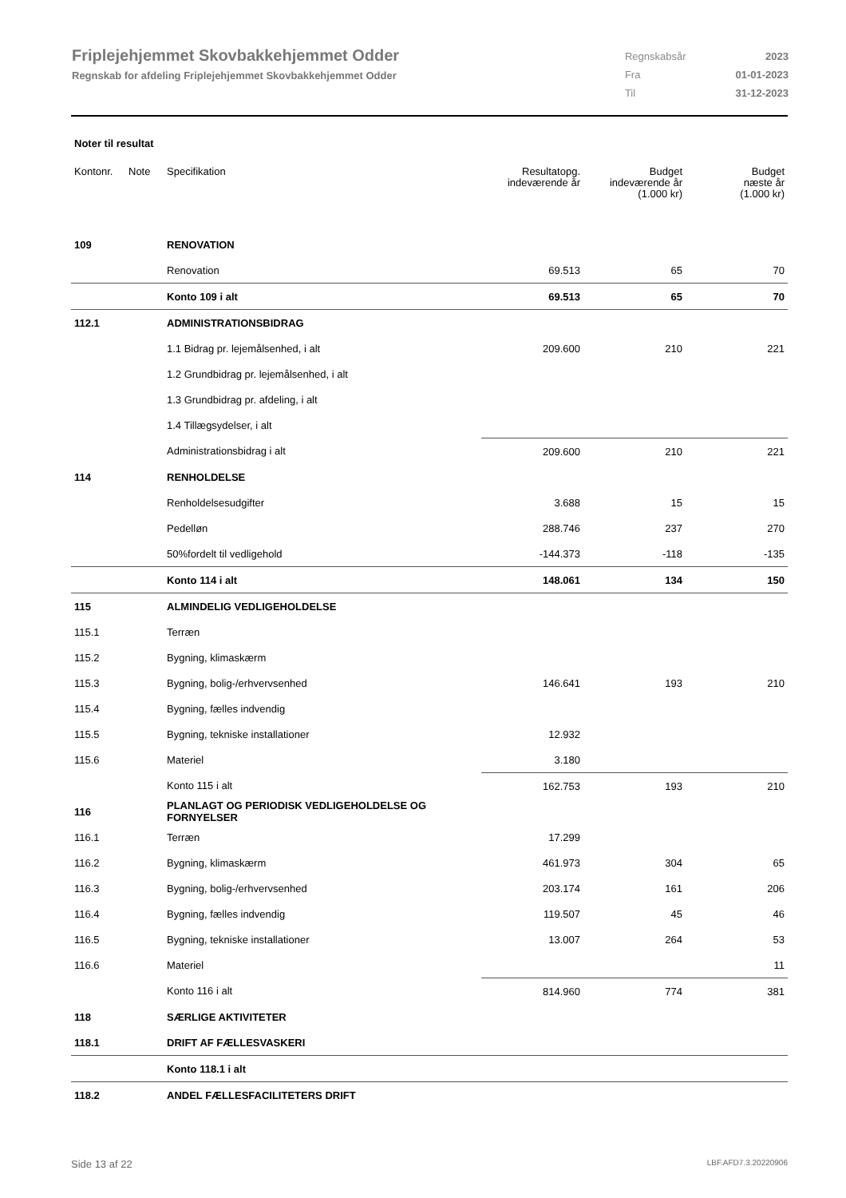Friplejehjemmet Skovbakkehjemmet Odder
Regnskab for afdeling Friplejehjemmet Skovbakkehjemmet Odder
| Regnskabsår | 2023 |
| Fra | 01-01-2023 |
| Til | 31-12-2023 |
Noter til resultat
| Kontonr. | Note | Specifikation | Resultatopg. indeværende år | Budget indeværende år (1.000 kr) | Budget næste år (1.000 kr) |
| --- | --- | --- | --- | --- | --- |
| 109 | | RENOVATION | | | |
| | | Renovation | 69.513 | 65 | 70 |
| | | Konto 109 i alt | 69.513 | 65 | 70 |
| 112.1 | | ADMINISTRATIONSBIDRAG | | | |
| | | 1.1 Bidrag pr. lejemålsenhed, i alt | 209.600 | 210 | 221 |
| | | 1.2 Grundbidrag pr. lejemålsenhed, i alt | | | |
| | | 1.3 Grundbidrag pr. afdeling, i alt | | | |
| | | 1.4 Tillægsydelser, i alt | | | |
| | | Administrationsbidrag i alt | 209.600 | 210 | 221 |
| 114 | | RENHOLDELSE | | | |
| | | Renholdelsesudgifter | 3.688 | 15 | 15 |
| | | Pedelløn | 288.746 | 237 | 270 |
| | | 50%fordelt til vedligehold | -144.373 | -118 | -135 |
| | | Konto 114 i alt | 148.061 | 134 | 150 |
| 115 | | ALMINDELIG VEDLIGEHOLDELSE | | | |
| 115.1 | | Terræn | | | |
| 115.2 | | Bygning, klimaskærm | | | |
| 115.3 | | Bygning, bolig-/erhvervsenhed | 146.641 | 193 | 210 |
| 115.4 | | Bygning, fælles indvendig | | | |
| 115.5 | | Bygning, tekniske installationer | 12.932 | | |
| 115.6 | | Materiel | 3.180 | | |
| | | Konto 115 i alt | 162.753 | 193 | 210 |
| 116 | | PLANLAGT OG PERIODISK VEDLIGEHOLDELSE OG FORNYELSER | | | |
| 116.1 | | Terræn | 17.299 | | |
| 116.2 | | Bygning, klimaskærm | 461.973 | 304 | 65 |
| 116.3 | | Bygning, bolig-/erhvervsenhed | 203.174 | 161 | 206 |
| 116.4 | | Bygning, fælles indvendig | 119.507 | 45 | 46 |
| 116.5 | | Bygning, tekniske installationer | 13.007 | 264 | 53 |
| 116.6 | | Materiel | | | 11 |
| | | Konto 116 i alt | 814.960 | 774 | 381 |
| 118 | | SÆRLIGE AKTIVITETER | | | |
| 118.1 | | DRIFT AF FÆLLESVASKERI | | | |
| | | Konto 118.1 i alt | | | |
| 118.2 | | ANDEL FÆLLESFACILITETERS DRIFT | | | |
Side 13 af 22 LBF.AFD7.3.20220906